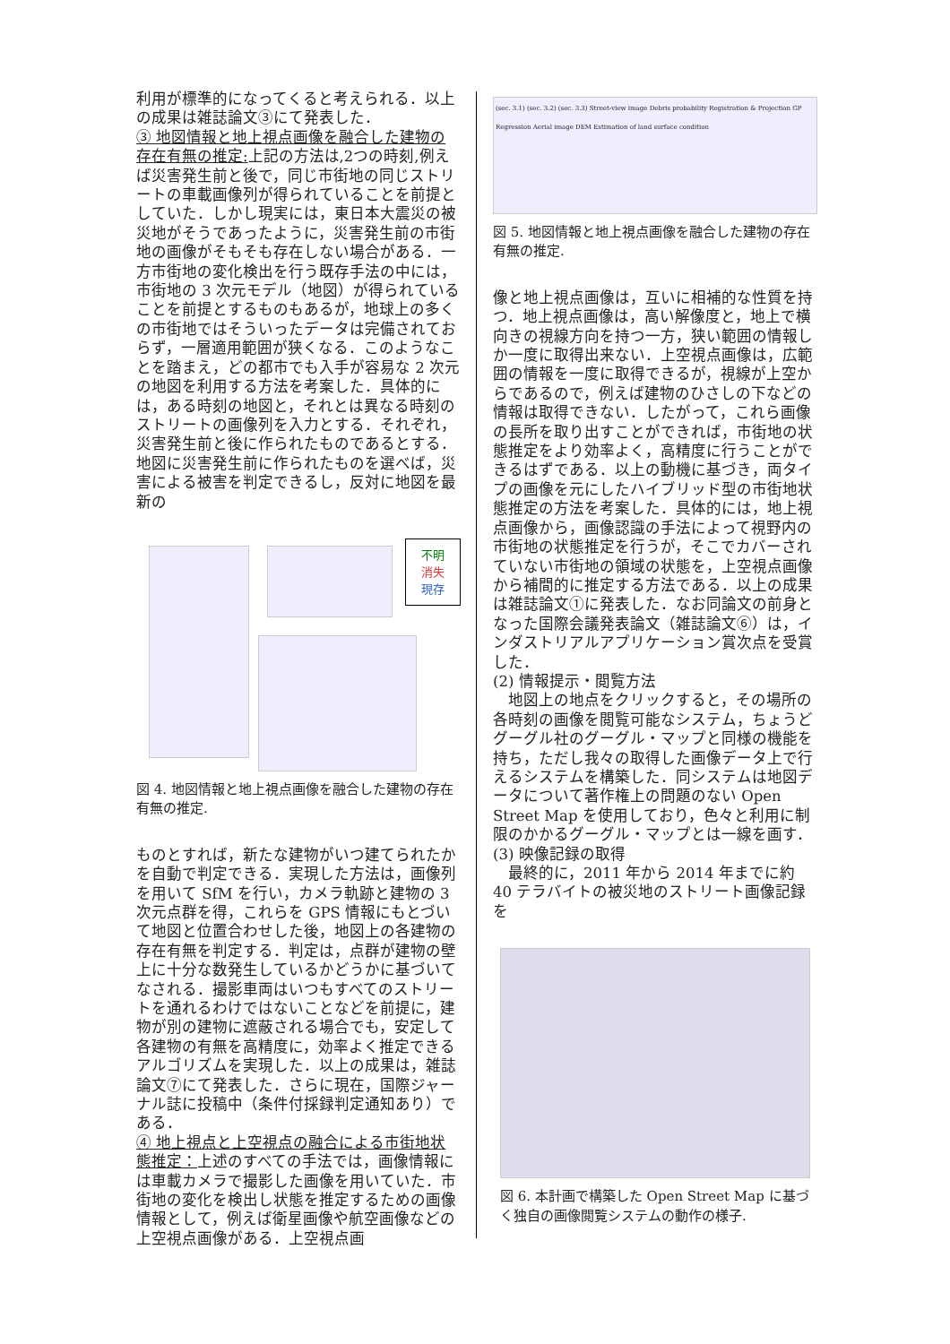利用が標準的になってくると考えられる．以上の成果は雑誌論文③にて発表した．
③ 地図情報と地上視点画像を融合した建物の存在有無の推定: 上記の方法は,2つの時刻,例えば災害発生前と後で，同じ市街地の同じストリートの車載画像列が得られていることを前提としていた．しかし現実には，東日本大震災の被災地がそうであったように，災害発生前の市街地の画像がそもそも存在しない場合がある．一方市街地の変化検出を行う既存手法の中には，市街地の 3 次元モデル（地図）が得られていることを前提とするものもあるが，地球上の多くの市街地ではそういったデータは完備されておらず，一層適用範囲が狭くなる．このようなことを踏まえ，どの都市でも入手が容易な 2 次元の地図を利用する方法を考案した．具体的には，ある時刻の地図と，それとは異なる時刻のストリートの画像列を入力とする．それぞれ，災害発生前と後に作られたものであるとする．地図に災害発生前に作られたものを選べば，災害による被害を判定できるし，反対に地図を最新の
不明
消失
現存
図 4. 地図情報と地上視点画像を融合した建物の存在有無の推定.
ものとすれば，新たな建物がいつ建てられたかを自動で判定できる．実現した方法は，画像列を用いて SfM を行い，カメラ軌跡と建物の 3 次元点群を得，これらを GPS 情報にもとづいて地図と位置合わせした後，地図上の各建物の存在有無を判定する．判定は，点群が建物の壁上に十分な数発生しているかどうかに基づいてなされる．撮影車両はいつもすべてのストリートを通れるわけではないことなどを前提に，建物が別の建物に遮蔽される場合でも，安定して各建物の有無を高精度に，効率よく推定できるアルゴリズムを実現した．以上の成果は，雑誌論文⑦にて発表した．さらに現在，国際ジャーナル誌に投稿中（条件付採録判定通知あり）である．
④ 地上視点と上空視点の融合による市街地状態推定：上述のすべての手法では，画像情報には車載カメラで撮影した画像を用いていた．市街地の変化を検出し状態を推定するための画像情報として，例えば衛星画像や航空画像などの上空視点画像がある．上空視点画
(sec. 3.1) (sec. 3.2) (sec. 3.3) Street-view image Debris probability Registration & Projection GP Regression Aerial image DEM Estimation of land surface condition
図 5. 地図情報と地上視点画像を融合した建物の存在有無の推定.
像と地上視点画像は，互いに相補的な性質を持つ．地上視点画像は，高い解像度と，地上で横向きの視線方向を持つ一方，狭い範囲の情報しか一度に取得出来ない．上空視点画像は，広範囲の情報を一度に取得できるが，視線が上空からであるので，例えば建物のひさしの下などの情報は取得できない．したがって，これら画像の長所を取り出すことができれば，市街地の状態推定をより効率よく，高精度に行うことができるはずである．以上の動機に基づき，両タイプの画像を元にしたハイブリッド型の市街地状態推定の方法を考案した．具体的には，地上視点画像から，画像認識の手法によって視野内の市街地の状態推定を行うが，そこでカバーされていない市街地の領域の状態を，上空視点画像から補間的に推定する方法である．以上の成果は雑誌論文①に発表した．なお同論文の前身となった国際会議発表論文（雑誌論文⑥）は，インダストリアルアプリケーション賞次点を受賞した．
(2) 情報提示・閲覧方法
　地図上の地点をクリックすると，その場所の各時刻の画像を閲覧可能なシステム，ちょうどグーグル社のグーグル・マップと同様の機能を持ち，ただし我々の取得した画像データ上で行えるシステムを構築した．同システムは地図データについて著作権上の問題のない Open Street Map を使用しており，色々と利用に制限のかかるグーグル・マップとは一線を画す．
(3) 映像記録の取得
　最終的に，2011 年から 2014 年までに約 40 テラバイトの被災地のストリート画像記録を
図 6. 本計画で構築した Open Street Map に基づく独自の画像閲覧システムの動作の様子.